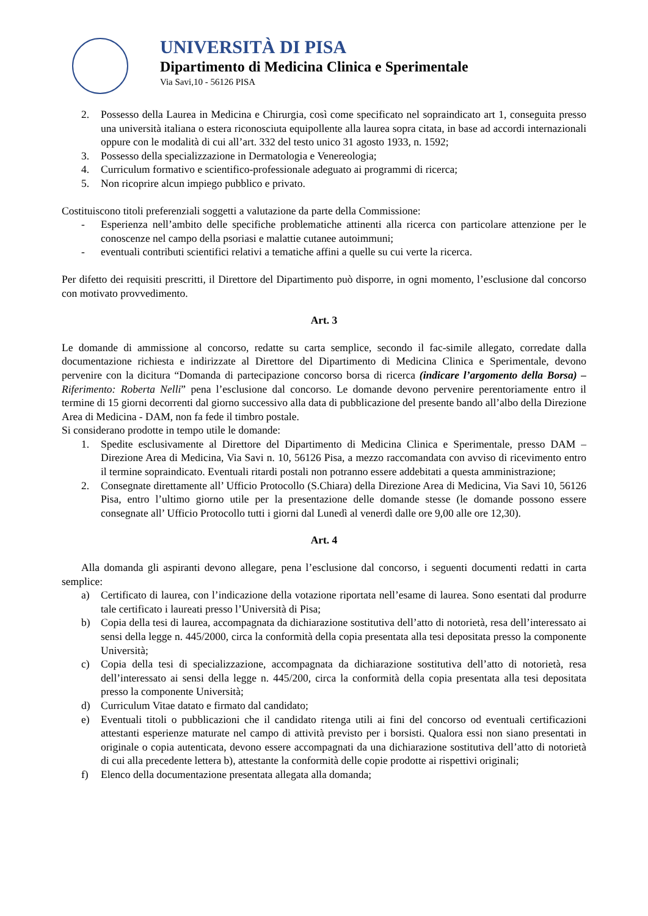UNIVERSITÀ DI PISA
Dipartimento di Medicina Clinica e Sperimentale
Via Savi,10 - 56126 PISA
2. Possesso della Laurea in Medicina e Chirurgia, così come specificato nel sopraindicato art 1, conseguita presso una università italiana o estera riconosciuta equipollente alla laurea sopra citata, in base ad accordi internazionali oppure con le modalità di cui all’art. 332 del testo unico 31 agosto 1933, n. 1592;
3. Possesso della specializzazione in Dermatologia e Venereologia;
4. Curriculum formativo e scientifico-professionale adeguato ai programmi di ricerca;
5. Non ricoprire alcun impiego pubblico e privato.
Costituiscono titoli preferenziali soggetti a valutazione da parte della Commissione:
- Esperienza nell’ambito delle specifiche problematiche attinenti alla ricerca con particolare attenzione per le conoscenze nel campo della psoriasi e malattie cutanee autoimmuni;
- eventuali contributi scientifici relativi a tematiche affini a quelle su cui verte la ricerca.
Per difetto dei requisiti prescritti, il Direttore del Dipartimento può disporre, in ogni momento, l’esclusione dal concorso con motivato provvedimento.
Art. 3
Le domande di ammissione al concorso, redatte su carta semplice, secondo il fac-simile allegato, corredate dalla documentazione richiesta e indirizzate al Direttore del Dipartimento di Medicina Clinica e Sperimentale, devono pervenire con la dicitura “Domanda di partecipazione concorso borsa di ricerca (indicare l’argomento della Borsa) – Riferimento: Roberta Nelli” pena l’esclusione dal concorso. Le domande devono pervenire perentoriamente entro il termine di 15 giorni decorrenti dal giorno successivo alla data di pubblicazione del presente bando all’albo della Direzione Area di Medicina - DAM, non fa fede il timbro postale.
Si considerano prodotte in tempo utile le domande:
1. Spedite esclusivamente al Direttore del Dipartimento di Medicina Clinica e Sperimentale, presso DAM – Direzione Area di Medicina, Via Savi n. 10, 56126 Pisa, a mezzo raccomandata con avviso di ricevimento entro il termine sopraindicato. Eventuali ritardi postali non potranno essere addebitati a questa amministrazione;
2. Consegnate direttamente all’ Ufficio Protocollo (S.Chiara) della Direzione Area di Medicina, Via Savi 10, 56126 Pisa, entro l’ultimo giorno utile per la presentazione delle domande stesse (le domande possono essere consegnate all’ Ufficio Protocollo tutti i giorni dal Lunedì al venerdì dalle ore 9,00 alle ore 12,30).
Art. 4
Alla domanda gli aspiranti devono allegare, pena l’esclusione dal concorso, i seguenti documenti redatti in carta semplice:
a) Certificato di laurea, con l’indicazione della votazione riportata nell’esame di laurea. Sono esentati dal produrre tale certificato i laureati presso l’Università di Pisa;
b) Copia della tesi di laurea, accompagnata da dichiarazione sostitutiva dell’atto di notorietà, resa dell’interessato ai sensi della legge n. 445/2000, circa la conformità della copia presentata alla tesi depositata presso la componente Università;
c) Copia della tesi di specializzazione, accompagnata da dichiarazione sostitutiva dell’atto di notorietà, resa dell’interessato ai sensi della legge n. 445/200, circa la conformità della copia presentata alla tesi depositata presso la componente Università;
d) Curriculum Vitae datato e firmato dal candidato;
e) Eventuali titoli o pubblicazioni che il candidato ritenga utili ai fini del concorso od eventuali certificazioni attestanti esperienze maturate nel campo di attività previsto per i borsisti. Qualora essi non siano presentati in originale o copia autenticata, devono essere accompagnati da una dichiarazione sostitutiva dell’atto di notorietà di cui alla precedente lettera b), attestante la conformità delle copie prodotte ai rispettivi originali;
f) Elenco della documentazione presentata allegata alla domanda;